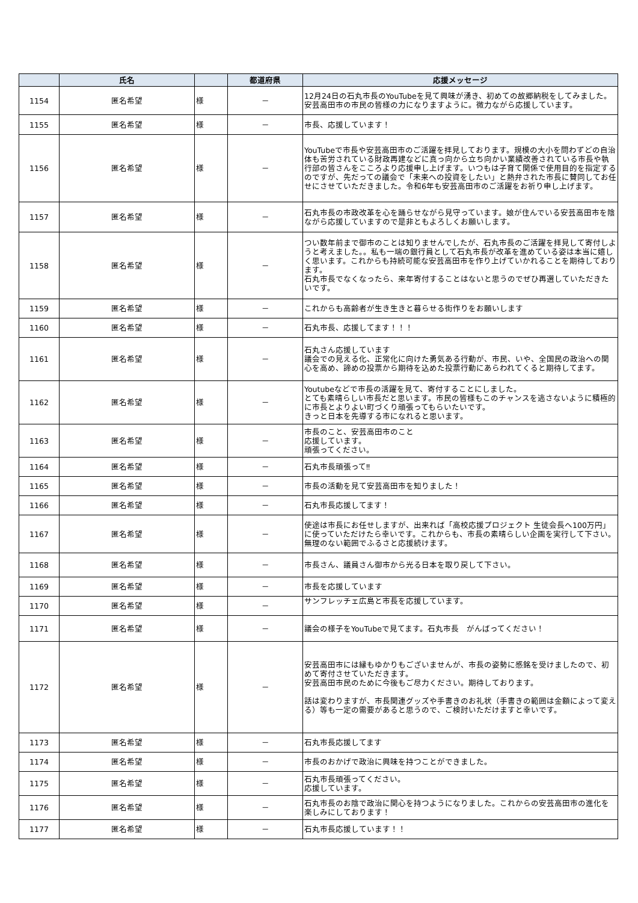| | 氏名 | | 都道府県 | 応援メッセージ |
| --- | --- | --- | --- | --- |
| 1154 | 匿名希望 | 様 | － | 12月24日の石丸市長のYouTubeを見て興味が湧き、初めての故郷納税をしてみました。 安芸高田市の市民の皆様の力になりますように。微力ながら応援しています。 |
| 1155 | 匿名希望 | 様 | － | 市長、応援しています！ |
| 1156 | 匿名希望 | 様 | － | YouTubeで市長や安芸高田市のご活躍を拝見しております。規模の大小を問わずどの自治体も苦労されている財政再建などに真っ向から立ち向かい業績改善されている市長や執行部の皆さんをこころより応援申し上げます。いつもは子育て関係で使用目的を指定するのですが、先だっての議会で「未来への投資をしたい」と熱弁された市長に賛同してお任せにさせていただきました。令和6年も安芸高田市のご活躍をお祈り申し上げます。 |
| 1157 | 匿名希望 | 様 | － | 石丸市長の市政改革を心を踊らせながら見守っています。娘が住んでいる安芸高田市を陰ながら応援していますので是非ともよろしくお願いします。 |
| 1158 | 匿名希望 | 様 | － | つい数年前まで御市のことは知りませんでしたが、石丸市長のご活躍を拝見して寄付しようと考えました。。私も一端の銀行員として石丸市長が改革を進めている姿は本当に嬉しく思います。これからも持続可能な安芸高田市を作り上げていかれることを期待しております。 石丸市長でなくなったら、来年寄付することはないと思うのでぜひ再選していただきたいです。 |
| 1159 | 匿名希望 | 様 | － | これからも高齢者が生き生きと暮らせる街作りをお願いします |
| 1160 | 匿名希望 | 様 | － | 石丸市長、応援してます！！！ |
| 1161 | 匿名希望 | 様 | － | 石丸さん応援しています 議会での見える化、正常化に向けた勇気ある行動が、市民、いや、全国民の政治への関心を高め、諦めの投票から期待を込めた投票行動にあらわれてくると期待してます。 |
| 1162 | 匿名希望 | 様 | － | Youtubeなどで市長の活躍を見て、寄付することにしました。 とても素晴らしい市長だと思います。市民の皆様もこのチャンスを逃さないように積極的に市長とよりよい町づくり頑張ってもらいたいです。 きっと日本を先導する市になれると思います。 |
| 1163 | 匿名希望 | 様 | － | 市長のこと、安芸高田市のこと 応援しています。 頑張ってください。 |
| 1164 | 匿名希望 | 様 | － | 石丸市長頑張って‼︎ |
| 1165 | 匿名希望 | 様 | － | 市長の活動を見て安芸高田市を知りました！ |
| 1166 | 匿名希望 | 様 | － | 石丸市長応援してます！ |
| 1167 | 匿名希望 | 様 | － | 使途は市長にお任せしますが、出来れば「高校応援プロジェクト 生徒会長へ100万円」に使っていただけたら幸いです。これからも、市長の素晴らしい企画を実行して下さい。無理のない範囲でふるさと応援続けます。 |
| 1168 | 匿名希望 | 様 | － | 市長さん、議員さん御市から光る日本を取り戻して下さい。 |
| 1169 | 匿名希望 | 様 | － | 市長を応援しています |
| 1170 | 匿名希望 | 様 | － | サンフレッチェ広島と市長を応援しています。 |
| 1171 | 匿名希望 | 様 | － | 議会の様子をYouTubeで見てます。石丸市長 がんばってください！ |
| 1172 | 匿名希望 | 様 | － | 安芸高田市には縁もゆかりもございませんが、市長の姿勢に感銘を受けましたので、初めて寄付させていただきます。 安芸高田市民のために今後もご尽力ください。期待しております。 話は変わりますが、市長関連グッズや手書きのお礼状（手書きの範囲は金額によって変える）等も一定の需要があると思うので、ご検討いただけますと幸いです。 |
| 1173 | 匿名希望 | 様 | － | 石丸市長応援してます |
| 1174 | 匿名希望 | 様 | － | 市長のおかげで政治に興味を持つことができました。 |
| 1175 | 匿名希望 | 様 | － | 石丸市長頑張ってください。 応援しています。 |
| 1176 | 匿名希望 | 様 | － | 石丸市長のお陰で政治に関心を持つようになりました。これからの安芸高田市の進化を楽しみにしております！ |
| 1177 | 匿名希望 | 様 | － | 石丸市長応援しています！！ |